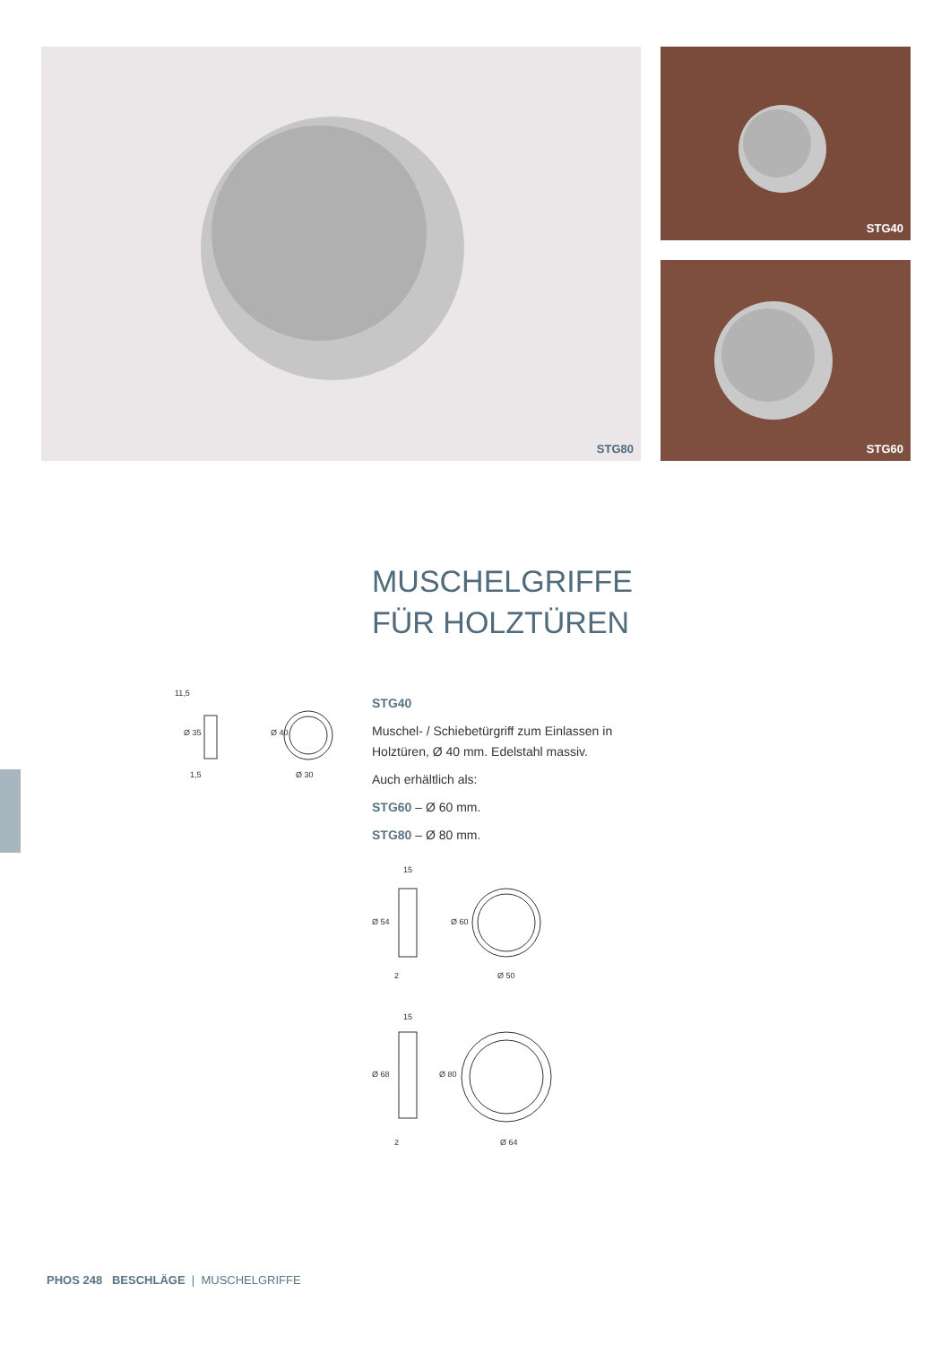STG80 STG40
STG60
11,5
1,5
Ø 30
Ø 35
Ø 40
MUSCHELGRIFFE
FÜR HOLZTÜREN
STG40
Muschel- / Schiebetürgriff zum Einlassen in Holztüren, Ø 40 mm. Edelstahl massiv.
Auch erhältlich als:
STG60 – Ø 60 mm.
STG80 – Ø 80 mm.
15
2
Ø 50
Ø 54
Ø 60
15
2
Ø 64
Ø 68
Ø 80
PHOS 248 BESCHLÄGE | MUSCHELGRIFFE